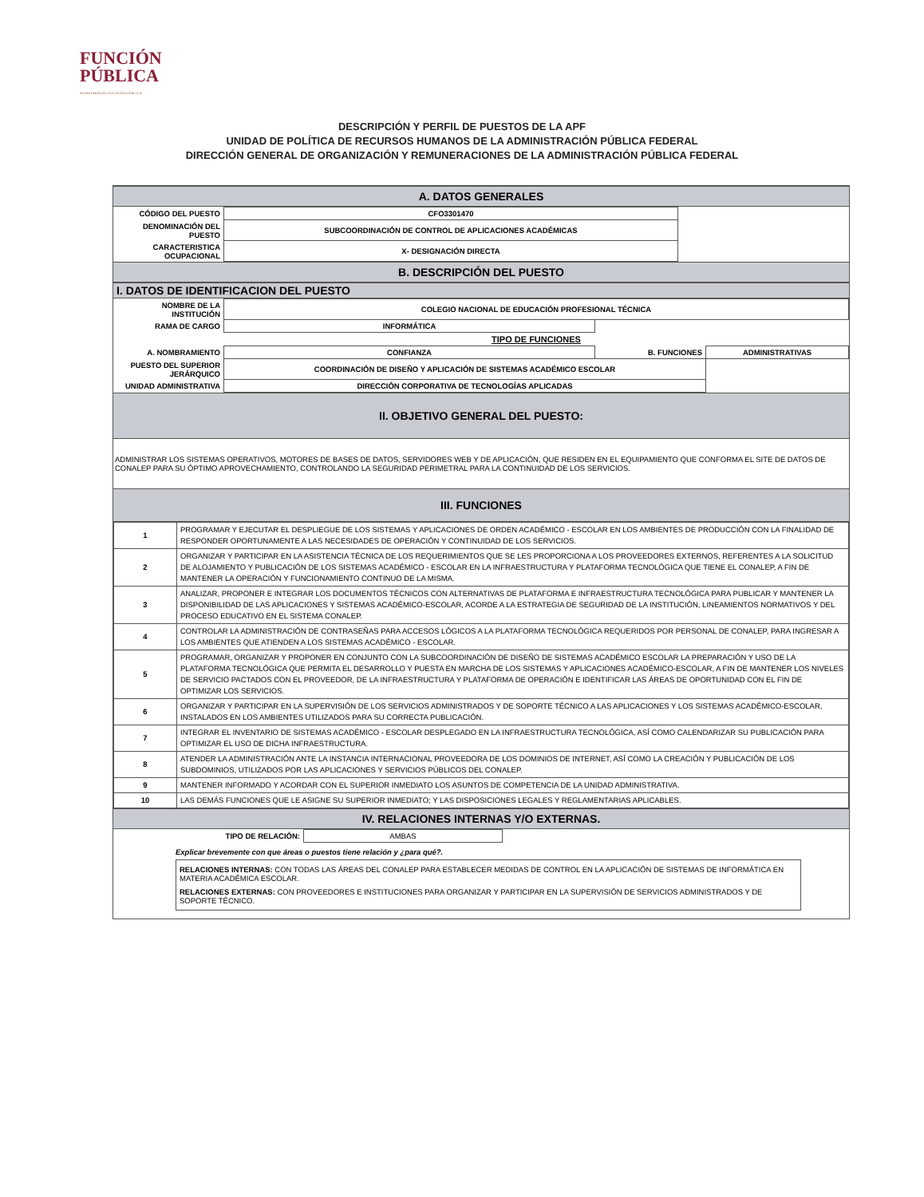FUNCIÓN
PÚBLICA
SECRETARÍA DE LA FUNCIÓN PÚBLICA
DESCRIPCIÓN Y PERFIL DE PUESTOS DE LA APF
UNIDAD DE POLÍTICA DE RECURSOS HUMANOS DE LA ADMINISTRACIÓN PÚBLICA FEDERAL
DIRECCIÓN GENERAL DE ORGANIZACIÓN Y REMUNERACIONES DE LA ADMINISTRACIÓN PÚBLICA FEDERAL
A. DATOS GENERALES
| CÓDIGO DEL PUESTO | CFO3301470 | |
| DENOMINACIÓN DEL PUESTO | SUBCOORDINACIÓN DE CONTROL DE APLICACIONES ACADÉMICAS | |
| CARACTERISTICA OCUPACIONAL | X- DESIGNACIÓN DIRECTA | |
B. DESCRIPCIÓN DEL PUESTO
I. DATOS DE IDENTIFICACION DEL PUESTO
| NOMBRE DE LA INSTITUCIÓN | COLEGIO NACIONAL DE EDUCACIÓN PROFESIONAL TÉCNICA | | |
| RAMA DE CARGO | INFORMÁTICA | | |
| | TIPO DE FUNCIONES | | |
| A. NOMBRAMIENTO | CONFIANZA | B. FUNCIONES | ADMINISTRATIVAS |
| PUESTO DEL SUPERIOR JERÁRQUICO | COORDINACIÓN DE DISEÑO Y APLICACIÓN DE SISTEMAS ACADÉMICO ESCOLAR | | |
| UNIDAD ADMINISTRATIVA | DIRECCIÓN CORPORATIVA DE TECNOLOGÍAS APLICADAS | | |
II. OBJETIVO GENERAL DEL PUESTO:
ADMINISTRAR LOS SISTEMAS OPERATIVOS, MOTORES DE BASES DE DATOS, SERVIDORES WEB Y DE APLICACIÓN, QUE RESIDEN EN EL EQUIPAMIENTO QUE CONFORMA EL SITE DE DATOS DE CONALEP PARA SU ÓPTIMO APROVECHAMIENTO, CONTROLANDO LA SEGURIDAD PERIMETRAL PARA LA CONTINUIDAD DE LOS SERVICIOS.
III. FUNCIONES
| 1 | PROGRAMAR Y EJECUTAR EL DESPLIEGUE DE LOS SISTEMAS Y APLICACIONES DE ORDEN ACADÉMICO - ESCOLAR EN LOS AMBIENTES DE PRODUCCIÓN CON LA FINALIDAD DE RESPONDER OPORTUNAMENTE A LAS NECESIDADES DE OPERACIÓN Y CONTINUIDAD DE LOS SERVICIOS. |
| 2 | ORGANIZAR Y PARTICIPAR EN LA ASISTENCIA TÉCNICA DE LOS REQUERIMIENTOS QUE SE LES PROPORCIONA A LOS PROVEEDORES EXTERNOS, REFERENTES A LA SOLICITUD DE ALOJAMIENTO Y PUBLICACIÓN DE LOS SISTEMAS ACADÉMICO - ESCOLAR EN LA INFRAESTRUCTURA Y PLATAFORMA TECNOLÓGICA QUE TIENE EL CONALEP, A FIN DE MANTENER LA OPERACIÓN Y FUNCIONAMIENTO CONTINUO DE LA MISMA. |
| 3 | ANALIZAR, PROPONER E INTEGRAR LOS DOCUMENTOS TÉCNICOS CON ALTERNATIVAS DE PLATAFORMA E INFRAESTRUCTURA TECNOLÓGICA PARA PUBLICAR Y MANTENER LA DISPONIBILIDAD DE LAS APLICACIONES Y SISTEMAS ACADÉMICO-ESCOLAR, ACORDE A LA ESTRATEGIA DE SEGURIDAD DE LA INSTITUCIÓN, LINEAMIENTOS NORMATIVOS Y DEL PROCESO EDUCATIVO EN EL SISTEMA CONALEP. |
| 4 | CONTROLAR LA ADMINISTRACIÓN DE CONTRASEÑAS PARA ACCESOS LÓGICOS A LA PLATAFORMA TECNOLÓGICA REQUERIDOS POR PERSONAL DE CONALEP, PARA INGRESAR A LOS AMBIENTES QUE ATIENDEN A LOS SISTEMAS ACADÉMICO - ESCOLAR. |
| 5 | PROGRAMAR, ORGANIZAR Y PROPONER EN CONJUNTO CON LA SUBCOORDINACIÓN DE DISEÑO DE SISTEMAS ACADÉMICO ESCOLAR LA PREPARACIÓN Y USO DE LA PLATAFORMA TECNOLÓGICA QUE PERMITA EL DESARROLLO Y PUESTA EN MARCHA DE LOS SISTEMAS Y APLICACIONES ACADÉMICO-ESCOLAR, A FIN DE MANTENER LOS NIVELES DE SERVICIO PACTADOS CON EL PROVEEDOR, DE LA INFRAESTRUCTURA Y PLATAFORMA DE OPERACIÓN E IDENTIFICAR LAS ÁREAS DE OPORTUNIDAD CON EL FIN DE OPTIMIZAR LOS SERVICIOS. |
| 6 | ORGANIZAR Y PARTICIPAR EN LA SUPERVISIÓN DE LOS SERVICIOS ADMINISTRADOS Y DE SOPORTE TÉCNICO A LAS APLICACIONES Y LOS SISTEMAS ACADÉMICO-ESCOLAR, INSTALADOS EN LOS AMBIENTES UTILIZADOS PARA SU CORRECTA PUBLICACIÓN. |
| 7 | INTEGRAR EL INVENTARIO DE SISTEMAS ACADÉMICO - ESCOLAR DESPLEGADO EN LA INFRAESTRUCTURA TECNOLÓGICA, ASÍ COMO CALENDARIZAR SU PUBLICACIÓN PARA OPTIMIZAR EL USO DE DICHA INFRAESTRUCTURA. |
| 8 | ATENDER LA ADMINISTRACIÓN ANTE LA INSTANCIA INTERNACIONAL PROVEEDORA DE LOS DOMINIOS DE INTERNET, ASÍ COMO LA CREACIÓN Y PUBLICACIÓN DE LOS SUBDOMINIOS, UTILIZADOS POR LAS APLICACIONES Y SERVICIOS PÚBLICOS DEL CONALEP. |
| 9 | MANTENER INFORMADO Y ACORDAR CON EL SUPERIOR INMEDIATO LOS ASUNTOS DE COMPETENCIA DE LA UNIDAD ADMINISTRATIVA. |
| 10 | LAS DEMÁS FUNCIONES QUE LE ASIGNE SU SUPERIOR INMEDIATO; Y LAS DISPOSICIONES LEGALES Y REGLAMENTARIAS APLICABLES. |
IV. RELACIONES INTERNAS Y/O EXTERNAS.
| TIPO DE RELACIÓN: | AMBAS | |
Explicar brevemente con que áreas o puestos tiene relación y ¿para qué?.
RELACIONES INTERNAS: CON TODAS LAS ÁREAS DEL CONALEP PARA ESTABLECER MEDIDAS DE CONTROL EN LA APLICACIÓN DE SISTEMAS DE INFORMÁTICA EN MATERIA ACADÉMICA ESCOLAR.
RELACIONES EXTERNAS: CON PROVEEDORES E INSTITUCIONES PARA ORGANIZAR Y PARTICIPAR EN LA SUPERVISIÓN DE SERVICIOS ADMINISTRADOS Y DE SOPORTE TÉCNICO.